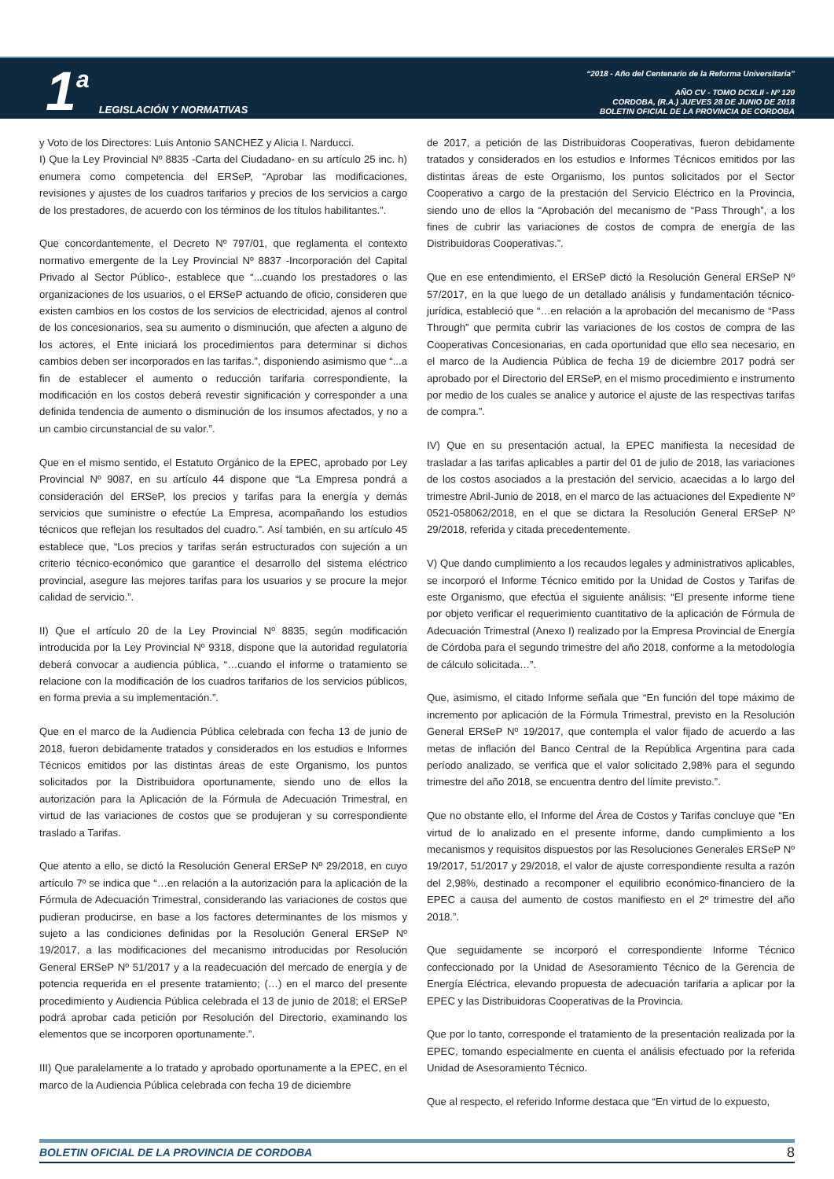1 a LEGISLACIÓN Y NORMATIVAS
“2018 - Año del Centenario de la Reforma Universitaria”
AÑO CV - TOMO DCXLII - Nº 120
CORDOBA, (R.A.) JUEVES 28 DE JUNIO DE 2018
BOLETIN OFICIAL DE LA PROVINCIA DE CORDOBA
y Voto de los Directores: Luis Antonio SANCHEZ y Alicia I. Narducci.
I) Que la Ley Provincial Nº 8835 -Carta del Ciudadano- en su artículo 25 inc. h) enumera como competencia del ERSeP, “Aprobar las modificaciones, revisiones y ajustes de los cuadros tarifarios y precios de los servicios a cargo de los prestadores, de acuerdo con los términos de los títulos habilitantes.”.
Que concordantemente, el Decreto Nº 797/01, que reglamenta el contexto normativo emergente de la Ley Provincial Nº 8837 -Incorporación del Capital Privado al Sector Público-, establece que “...cuando los prestadores o las organizaciones de los usuarios, o el ERSeP actuando de oficio, consideren que existen cambios en los costos de los servicios de electricidad, ajenos al control de los concesionarios, sea su aumento o disminución, que afecten a alguno de los actores, el Ente iniciará los procedimientos para determinar si dichos cambios deben ser incorporados en las tarifas.”, disponiendo asimismo que “...a fin de establecer el aumento o reducción tarifaria correspondiente, la modificación en los costos deberá revestir significación y corresponder a una definida tendencia de aumento o disminución de los insumos afectados, y no a un cambio circunstancial de su valor.”.
Que en el mismo sentido, el Estatuto Orgánico de la EPEC, aprobado por Ley Provincial Nº 9087, en su artículo 44 dispone que “La Empresa pondrá a consideración del ERSeP, los precios y tarifas para la energía y demás servicios que suministre o efectúe La Empresa, acompañando los estudios técnicos que reflejan los resultados del cuadro.”. Así también, en su artículo 45 establece que, “Los precios y tarifas serán estructurados con sujeción a un criterio técnico-económico que garantice el desarrollo del sistema eléctrico provincial, asegure las mejores tarifas para los usuarios y se procure la mejor calidad de servicio.”.
II) Que el artículo 20 de la Ley Provincial Nº 8835, según modificación introducida por la Ley Provincial Nº 9318, dispone que la autoridad regulatoria deberá convocar a audiencia pública, “…cuando el informe o tratamiento se relacione con la modificación de los cuadros tarifarios de los servicios públicos, en forma previa a su implementación.”.
Que en el marco de la Audiencia Pública celebrada con fecha 13 de junio de 2018, fueron debidamente tratados y considerados en los estudios e Informes Técnicos emitidos por las distintas áreas de este Organismo, los puntos solicitados por la Distribuidora oportunamente, siendo uno de ellos la autorización para la Aplicación de la Fórmula de Adecuación Trimestral, en virtud de las variaciones de costos que se produjeran y su correspondiente traslado a Tarifas.
Que atento a ello, se dictó la Resolución General ERSeP Nº 29/2018, en cuyo artículo 7º se indica que “…en relación a la autorización para la aplicación de la Fórmula de Adecuación Trimestral, considerando las variaciones de costos que pudieran producirse, en base a los factores determinantes de los mismos y sujeto a las condiciones definidas por la Resolución General ERSeP Nº 19/2017, a las modificaciones del mecanismo introducidas por Resolución General ERSeP Nº 51/2017 y a la readecuación del mercado de energía y de potencia requerida en el presente tratamiento; (…) en el marco del presente procedimiento y Audiencia Pública celebrada el 13 de junio de 2018; el ERSeP podrá aprobar cada petición por Resolución del Directorio, examinando los elementos que se incorporen oportunamente.”.
III) Que paralelamente a lo tratado y aprobado oportunamente a la EPEC, en el marco de la Audiencia Pública celebrada con fecha 19 de diciembre
de 2017, a petición de las Distribuidoras Cooperativas, fueron debidamente tratados y considerados en los estudios e Informes Técnicos emitidos por las distintas áreas de este Organismo, los puntos solicitados por el Sector Cooperativo a cargo de la prestación del Servicio Eléctrico en la Provincia, siendo uno de ellos la “Aprobación del mecanismo de “Pass Through”, a los fines de cubrir las variaciones de costos de compra de energía de las Distribuidoras Cooperativas.”.
Que en ese entendimiento, el ERSeP dictó la Resolución General ERSeP Nº 57/2017, en la que luego de un detallado análisis y fundamentación técnico-jurídica, estableció que “…en relación a la aprobación del mecanismo de “Pass Through” que permita cubrir las variaciones de los costos de compra de las Cooperativas Concesionarias, en cada oportunidad que ello sea necesario, en el marco de la Audiencia Pública de fecha 19 de diciembre 2017 podrá ser aprobado por el Directorio del ERSeP, en el mismo procedimiento e instrumento por medio de los cuales se analice y autorice el ajuste de las respectivas tarifas de compra.”.
IV) Que en su presentación actual, la EPEC manifiesta la necesidad de trasladar a las tarifas aplicables a partir del 01 de julio de 2018, las variaciones de los costos asociados a la prestación del servicio, acaecidas a lo largo del trimestre Abril-Junio de 2018, en el marco de las actuaciones del Expediente Nº 0521-058062/2018, en el que se dictara la Resolución General ERSeP Nº 29/2018, referida y citada precedentemente.
V) Que dando cumplimiento a los recaudos legales y administrativos aplicables, se incorporó el Informe Técnico emitido por la Unidad de Costos y Tarifas de este Organismo, que efectúa el siguiente análisis: “El presente informe tiene por objeto verificar el requerimiento cuantitativo de la aplicación de Fórmula de Adecuación Trimestral (Anexo I) realizado por la Empresa Provincial de Energía de Córdoba para el segundo trimestre del año 2018, conforme a la metodología de cálculo solicitada…”.
Que, asimismo, el citado Informe señala que “En función del tope máximo de incremento por aplicación de la Fórmula Trimestral, previsto en la Resolución General ERSeP Nº 19/2017, que contempla el valor fijado de acuerdo a las metas de inflación del Banco Central de la República Argentina para cada período analizado, se verifica que el valor solicitado 2,98% para el segundo trimestre del año 2018, se encuentra dentro del límite previsto.”.
Que no obstante ello, el Informe del Área de Costos y Tarifas concluye que “En virtud de lo analizado en el presente informe, dando cumplimiento a los mecanismos y requisitos dispuestos por las Resoluciones Generales ERSeP Nº 19/2017, 51/2017 y 29/2018, el valor de ajuste correspondiente resulta a razón del 2,98%, destinado a recomponer el equilibrio económico-financiero de la EPEC a causa del aumento de costos manifiesto en el 2º trimestre del año 2018.”.
Que seguidamente se incorporó el correspondiente Informe Técnico confeccionado por la Unidad de Asesoramiento Técnico de la Gerencia de Energía Eléctrica, elevando propuesta de adecuación tarifaria a aplicar por la EPEC y las Distribuidoras Cooperativas de la Provincia.
Que por lo tanto, corresponde el tratamiento de la presentación realizada por la EPEC, tomando especialmente en cuenta el análisis efectuado por la referida Unidad de Asesoramiento Técnico.
Que al respecto, el referido Informe destaca que “En virtud de lo expuesto,
BOLETIN OFICIAL DE LA PROVINCIA DE CORDOBA 8